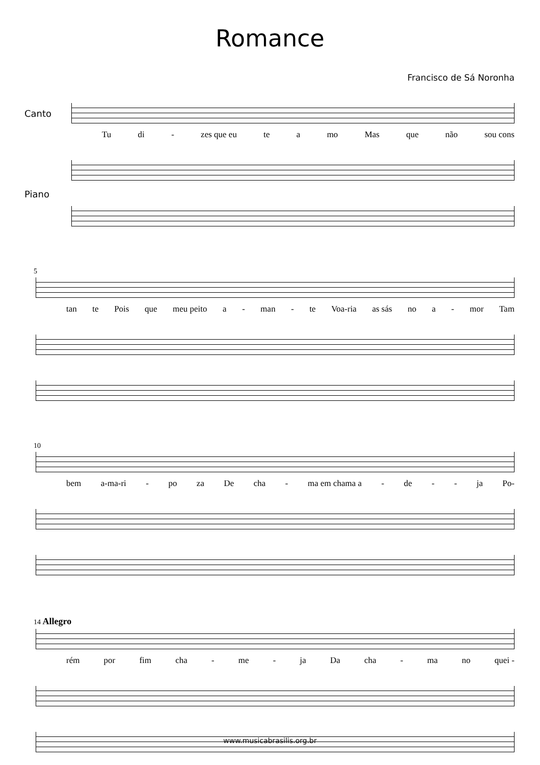Romance
Francisco de Sá Noronha
Canto
Tu di - zes que eu te a mo Mas que não sou cons
Piano
5
tan te Pois que meu peito a - man - te Voa-ria as sás no a - mor Tam
10
bem a-ma-ri - po za De cha - ma em chama a - de - - ja Po-
14 Allegro
rém por fim cha - me - ja Da cha - ma no quei -
www.musicabrasilis.org.br